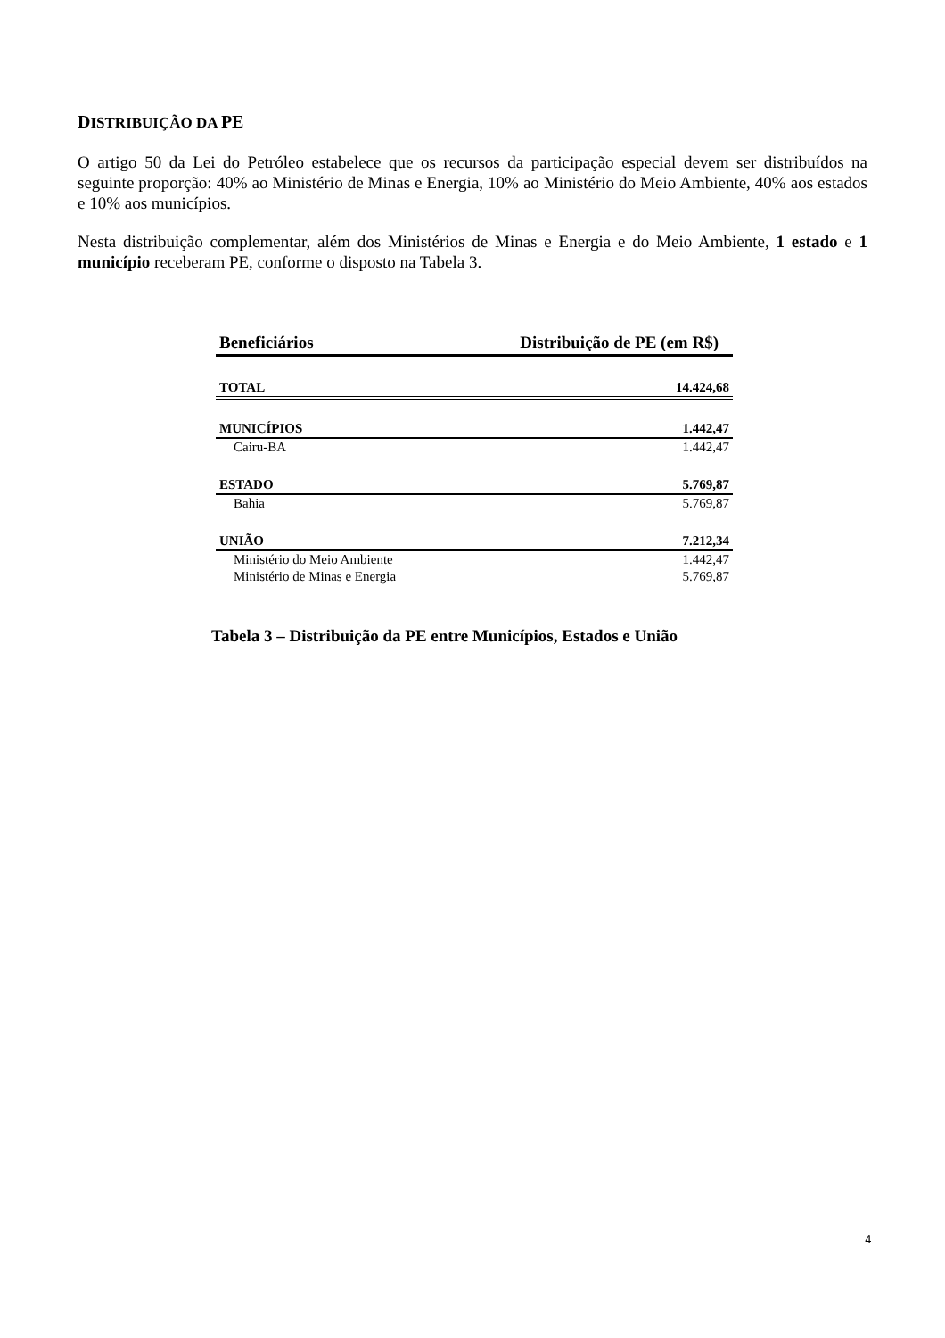DISTRIBUIÇÃO DA PE
O artigo 50 da Lei do Petróleo estabelece que os recursos da participação especial devem ser distribuídos na seguinte proporção: 40% ao Ministério de Minas e Energia, 10% ao Ministério do Meio Ambiente, 40% aos estados e 10% aos municípios.
Nesta distribuição complementar, além dos Ministérios de Minas e Energia e do Meio Ambiente, 1 estado e 1 município receberam PE, conforme o disposto na Tabela 3.
| Beneficiários | Distribuição de PE (em R$) |
| --- | --- |
| TOTAL | 14.424,68 |
| MUNICÍPIOS | 1.442,47 |
| Cairu-BA | 1.442,47 |
| ESTADO | 5.769,87 |
| Bahia | 5.769,87 |
| UNIÃO | 7.212,34 |
| Ministério do Meio Ambiente | 1.442,47 |
| Ministério de Minas e Energia | 5.769,87 |
Tabela 3 – Distribuição da PE entre Municípios, Estados e União
4